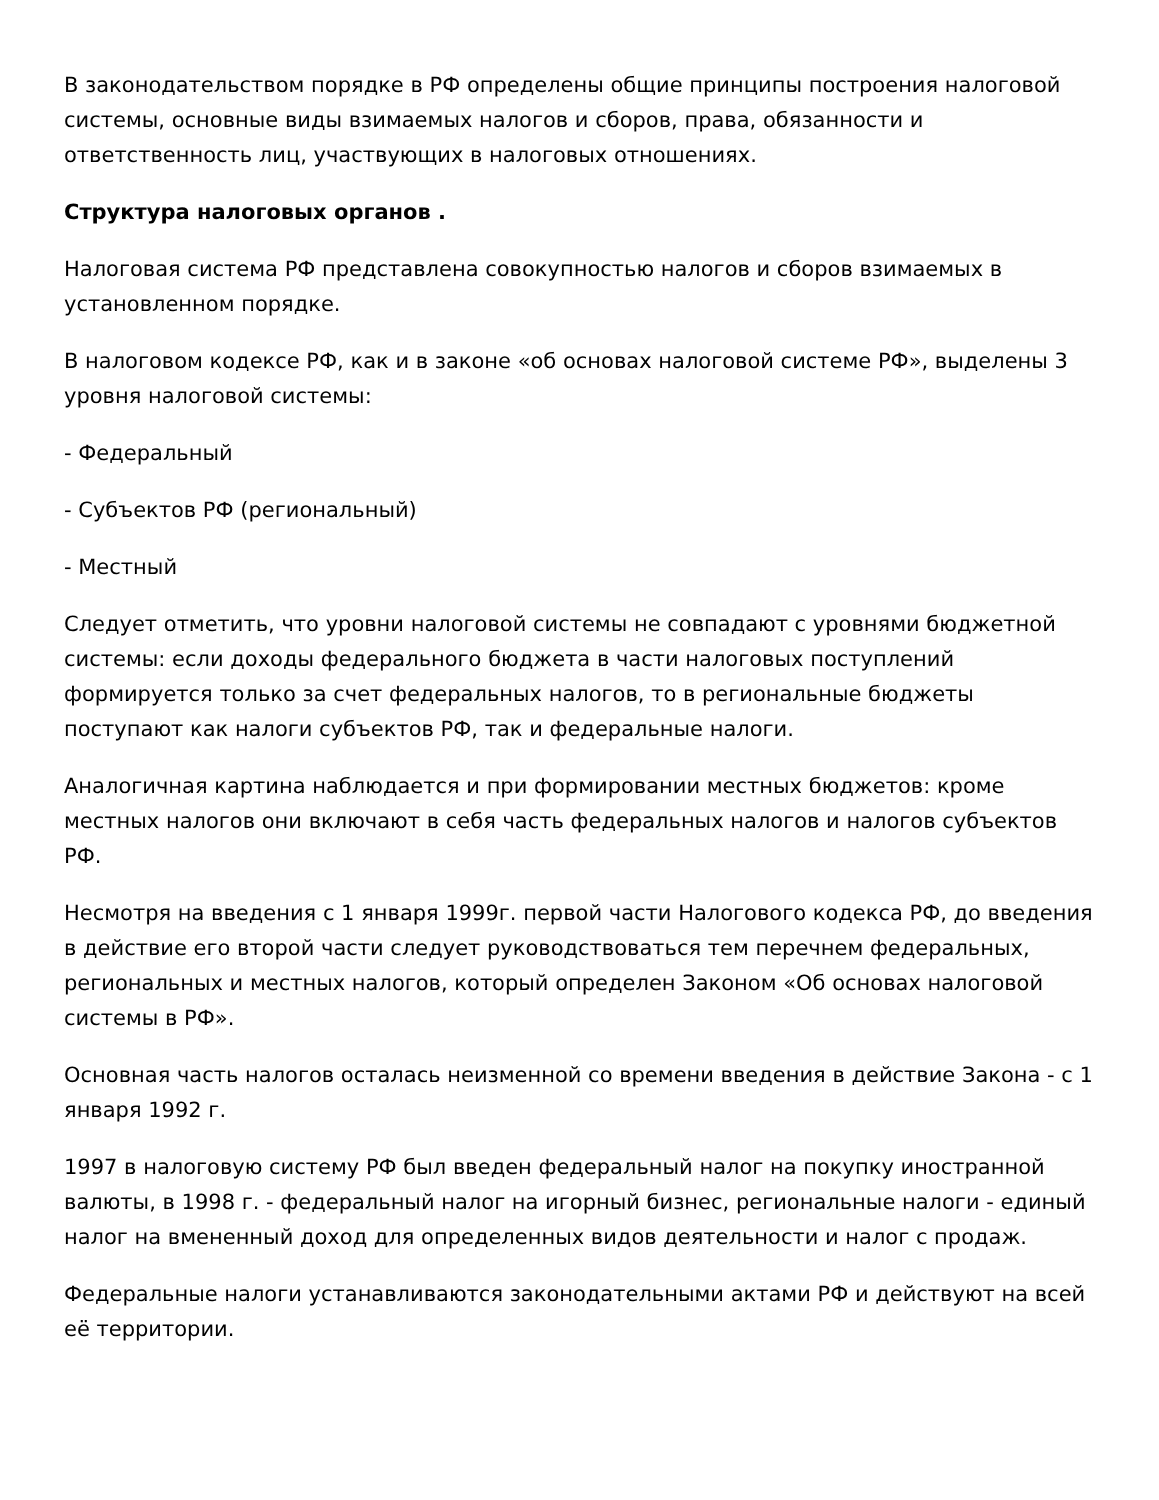В законодательством порядке в РФ определены общие принципы построения налоговой системы, основные виды взимаемых налогов и сборов, права, обязанности и ответственность лиц, участвующих в налоговых отношениях.
Структура налоговых органов .
Налоговая система РФ представлена совокупностью налогов и сборов взимаемых в установленном порядке.
В налоговом кодексе РФ, как и в законе «об основах налоговой системе РФ», выделены 3 уровня налоговой системы:
- Федеральный
- Субъектов РФ (региональный)
- Местный
Следует отметить, что уровни налоговой системы не совпадают с уровнями бюджетной системы: если доходы федерального бюджета в части налоговых поступлений формируется только за счет федеральных налогов, то в региональные бюджеты поступают как налоги субъектов РФ, так и федеральные налоги.
Аналогичная картина наблюдается и при формировании местных бюджетов: кроме местных налогов они включают в себя часть федеральных налогов и налогов субъектов РФ.
Несмотря на введения с 1 января 1999г. первой части Налогового кодекса РФ, до введения в действие его второй части следует руководствоваться тем перечнем федеральных, региональных и местных налогов, который определен Законом «Об основах налоговой системы в РФ».
Основная часть налогов осталась неизменной со времени введения в действие Закона - с 1 января 1992 г.
1997 в налоговую систему РФ был введен федеральный налог на покупку иностранной валюты, в 1998 г. - федеральный налог на игорный бизнес, региональные налоги - единый налог на вмененный доход для определенных видов деятельности и налог с продаж.
Федеральные налоги устанавливаются законодательными актами РФ и действуют на всей её территории.